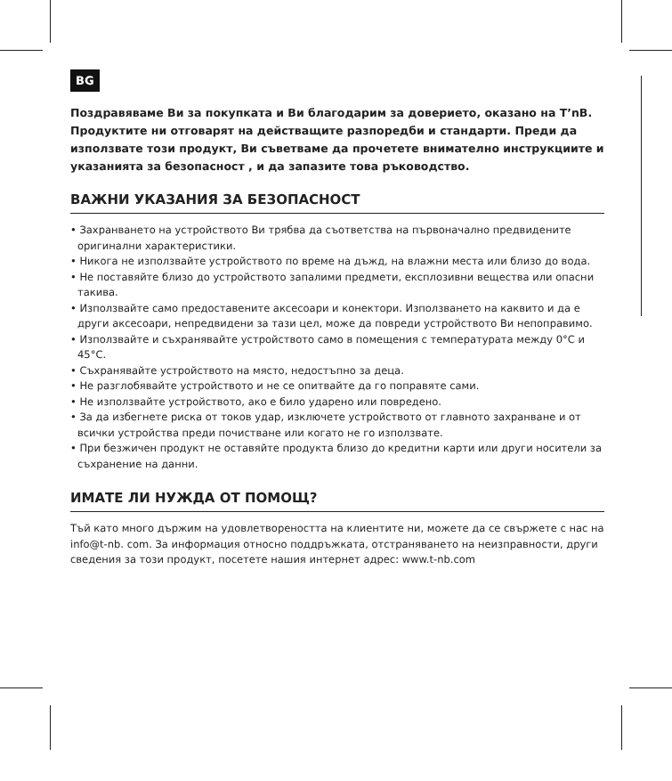BG
Поздравяваме Ви за покупката и Ви благодарим за доверието, оказано на T’nB. Продуктите ни отговарят на действащите разпоредби и стандарти. Преди да използвате този продукт, Ви съветваме да прочетете внимателно инструкциите и указанията за безопасност , и да запазите това ръководство.
ВАЖНИ УКАЗАНИЯ ЗА БЕЗОПАСНОСТ
• Захранването на устройството Ви трябва да съответства на първоначално предвидените оригинални характеристики.
• Никога не използвайте устройството по време на дъжд, на влажни места или близо до вода.
• Не поставяйте близо до устройството запалими предмети, експлозивни вещества или опасни такива.
• Използвайте само предоставените аксесоари и конектори. Използването на каквито и да е други аксесоари, непредвидени за тази цел, може да повреди устройството Ви непоправимо.
• Използвайте и съхранявайте устройството само в помещения с температурата между 0°C и 45°C.
• Съхранявайте устройството на място, недостъпно за деца.
• Не разглобявайте устройството и не се опитвайте да го поправяте сами.
• Не използвайте устройството, ако е било ударено или повредено.
• За да избегнете риска от токов удар, изключете устройството от главното захранване и от всички устройства преди почистване или когато не го използвате.
• При безжичен продукт не оставяйте продукта близо до кредитни карти или други носители за съхранение на данни.
ИМАТЕ ЛИ НУЖДА ОТ ПОМОЩ?
Тъй като много държим на удовлетвореността на клиентите ни, можете да се свържете с нас на info@t-nb. com. За информация относно поддръжката, отстраняването на неизправности, други сведения за този продукт, посетете нашия интернет адрес: www.t-nb.com